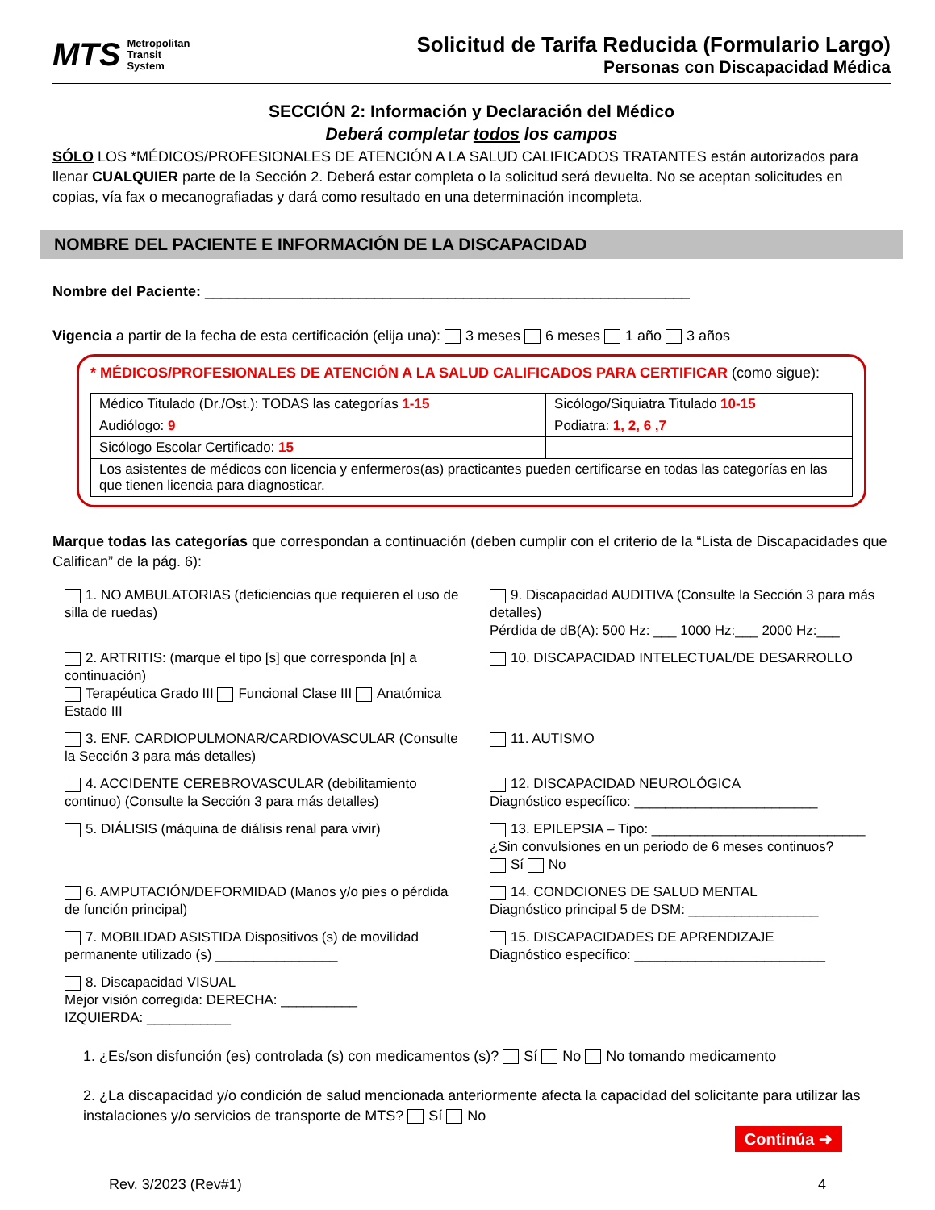MTS Metropolitan
Transit
System
Solicitud de Tarifa Reducida (Formulario Largo)
Personas con Discapacidad Médica
SECCIÓN 2: Información y Declaración del Médico
Deberá completar todos los campos
SÓLO LOS *MÉDICOS/PROFESIONALES DE ATENCIÓN A LA SALUD CALIFICADOS TRATANTES están autorizados para llenar CUALQUIER parte de la Sección 2. Deberá estar completa o la solicitud será devuelta. No se aceptan solicitudes en copias, vía fax o mecanografiadas y dará como resultado en una determinación incompleta.
NOMBRE DEL PACIENTE E INFORMACIÓN DE LA DISCAPACIDAD
Nombre del Paciente: ____________________________________________________________
Vigencia a partir de la fecha de esta certificación (elija una): 3 meses 6 meses 1 año 3 años
* MÉDICOS/PROFESIONALES DE ATENCIÓN A LA SALUD CALIFICADOS PARA CERTIFICAR (como sigue):
| Médico Titulado (Dr./Ost.): TODAS las categorías 1-15 | Sicólogo/Siquiatra Titulado 10-15 |
| Audiólogo: 9 | Podiatra: 1, 2, 6 ,7 |
| Sicólogo Escolar Certificado: 15 | |
| Los asistentes de médicos con licencia y enfermeros(as) practicantes pueden certificarse en todas las categorías en las que tienen licencia para diagnosticar. | |
Marque todas las categorías que correspondan a continuación (deben cumplir con el criterio de la “Lista de Discapacidades que Califican” de la pág. 6):
1. NO AMBULATORIAS (deficiencias que requieren el uso de silla de ruedas)
9. Discapacidad AUDITIVA (Consulte la Sección 3 para más detalles)
Pérdida de dB(A): 500 Hz: ___ 1000 Hz:___ 2000 Hz:___
2. ARTRITIS: (marque el tipo [s] que corresponda [n] a continuación)
Terapéutica Grado III Funcional Clase III Anatómica Estado III
10. DISCAPACIDAD INTELECTUAL/DE DESARROLLO
3. ENF. CARDIOPULMONAR/CARDIOVASCULAR (Consulte la Sección 3 para más detalles)
11. AUTISMO
4. ACCIDENTE CEREBROVASCULAR (debilitamiento continuo) (Consulte la Sección 3 para más detalles)
12. DISCAPACIDAD NEUROLÓGICA
Diagnóstico específico: ________________________
5. DIÁLISIS (máquina de diálisis renal para vivir)
13. EPILEPSIA – Tipo: ____________________________
¿Sin convulsiones en un periodo de 6 meses continuos?
Sí No
6. AMPUTACIÓN/DEFORMIDAD (Manos y/o pies o pérdida de función principal)
14. CONDCIONES DE SALUD MENTAL
Diagnóstico principal 5 de DSM: _________________
7. MOBILIDAD ASISTIDA Dispositivos (s) de movilidad permanente utilizado (s) ________________
15. DISCAPACIDADES DE APRENDIZAJE
Diagnóstico específico: _________________________
8. Discapacidad VISUAL
Mejor visión corregida: DERECHA: __________
IZQUIERDA: ___________
1. ¿Es/son disfunción (es) controlada (s) con medicamentos (s)? Sí No No tomando medicamento
2. ¿La discapacidad y/o condición de salud mencionada anteriormente afecta la capacidad del solicitante para utilizar las instalaciones y/o servicios de transporte de MTS? Sí No
Continúa ➜
Rev. 3/2023 (Rev#1) 4